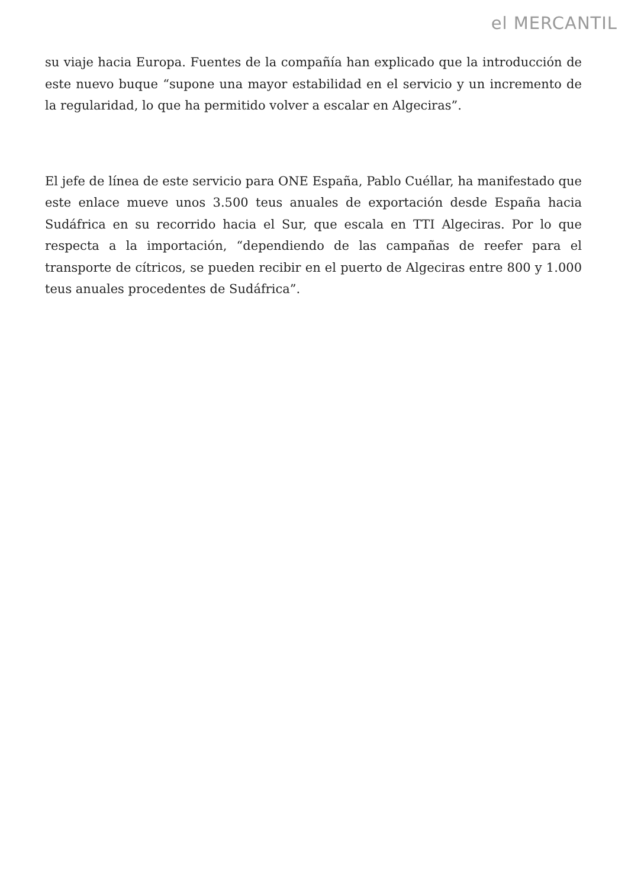el MERCANTIL
su viaje hacia Europa. Fuentes de la compañía han explicado que la introducción de este nuevo buque “supone una mayor estabilidad en el servicio y un incremento de la regularidad, lo que ha permitido volver a escalar en Algeciras”.
El jefe de línea de este servicio para ONE España, Pablo Cuéllar, ha manifestado que este enlace mueve unos 3.500 teus anuales de exportación desde España hacia Sudáfrica en su recorrido hacia el Sur, que escala en TTI Algeciras. Por lo que respecta a la importación, “dependiendo de las campañas de reefer para el transporte de cítricos, se pueden recibir en el puerto de Algeciras entre 800 y 1.000 teus anuales procedentes de Sudáfrica”.